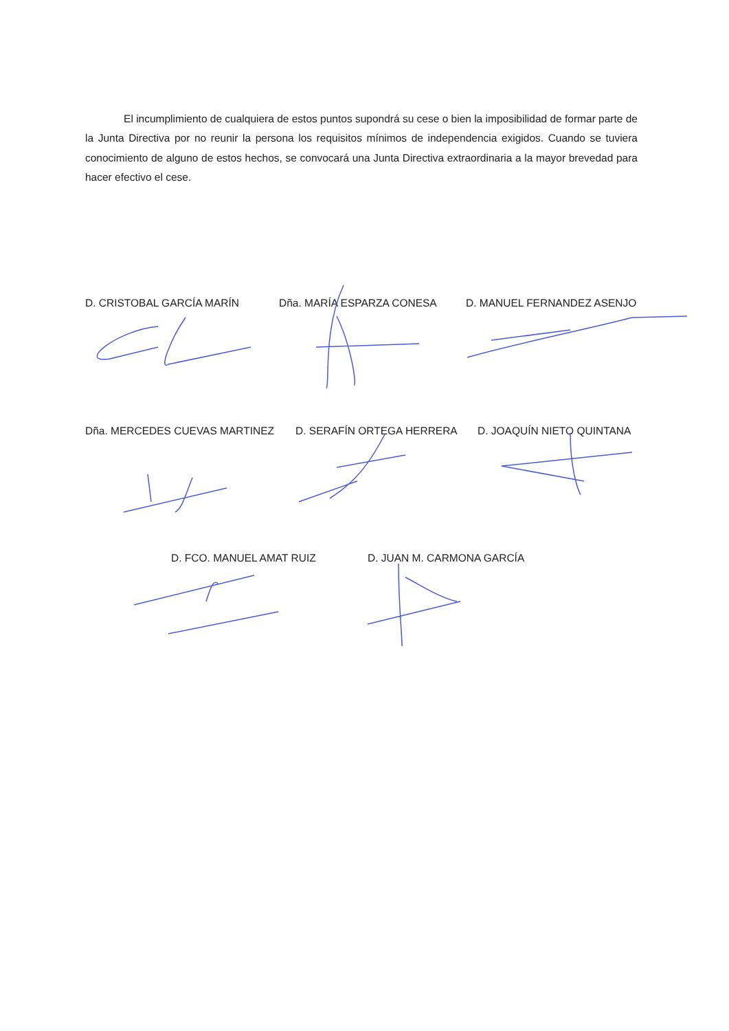El incumplimiento de cualquiera de estos puntos supondrá su cese o bien la imposibilidad de formar parte de la Junta Directiva por no reunir la persona los requisitos mínimos de independencia exigidos. Cuando se tuviera conocimiento de alguno de estos hechos, se convocará una Junta Directiva extraordinaria a la mayor brevedad para hacer efectivo el cese.
D. CRISTOBAL GARCÍA MARÍN Dña. MARÍA ESPARZA CONESA D. MANUEL FERNANDEZ ASENJO
Dña. MERCEDES CUEVAS MARTINEZ D. SERAFÍN ORTEGA HERRERA D. JOAQUÍN NIETO QUINTANA
D. FCO. MANUEL AMAT RUIZ D. JUAN M. CARMONA GARCÍA